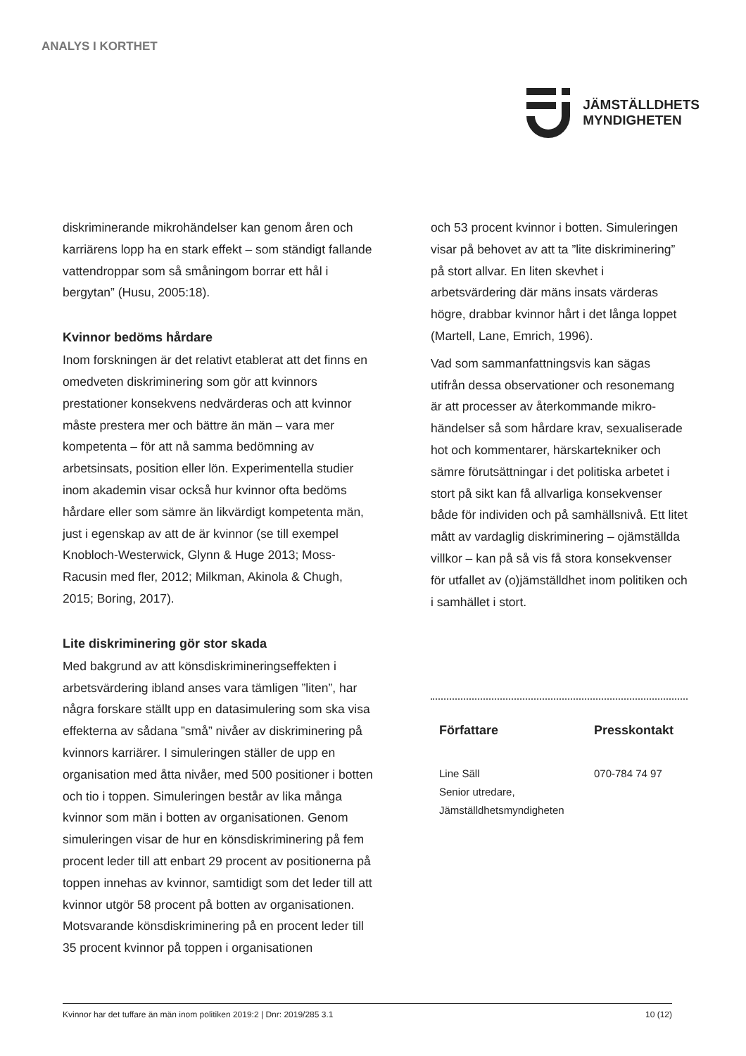ANALYS I KORTHET
JÄMSTÄLLDHETS
MYNDIGHETEN
diskriminerande mikrohändelser kan genom åren och karriärens lopp ha en stark effekt – som ständigt fallande vattendroppar som så småningom borrar ett hål i bergytan” (Husu, 2005:18).
Kvinnor bedöms hårdare
Inom forskningen är det relativt etablerat att det finns en omedveten diskriminering som gör att kvinnors prestationer konsekvens nedvärderas och att kvinnor måste prestera mer och bättre än män – vara mer kompetenta – för att nå samma bedömning av arbetsinsats, position eller lön. Experimentella studier inom akademin visar också hur kvinnor ofta bedöms hårdare eller som sämre än likvärdigt kompetenta män, just i egenskap av att de är kvinnor (se till exempel Knobloch-Westerwick, Glynn & Huge 2013; Moss-Racusin med fler, 2012; Milkman, Akinola & Chugh, 2015; Boring, 2017).
Lite diskriminering gör stor skada
Med bakgrund av att könsdiskrimineringseffekten i arbetsvärdering ibland anses vara tämligen ”liten”, har några forskare ställt upp en datasimulering som ska visa effekterna av sådana ”små” nivåer av diskriminering på kvinnors karriärer. I simuleringen ställer de upp en organisation med åtta nivåer, med 500 positioner i botten och tio i toppen. Simuleringen består av lika många kvinnor som män i botten av organisationen. Genom simuleringen visar de hur en könsdiskriminering på fem procent leder till att enbart 29 procent av positionerna på toppen innehas av kvinnor, samtidigt som det leder till att kvinnor utgör 58 procent på botten av organisationen. Motsvarande könsdiskriminering på en procent leder till 35 procent kvinnor på toppen i organisationen
och 53 procent kvinnor i botten. Simuleringen visar på behovet av att ta ”lite diskriminering” på stort allvar. En liten skevhet i arbetsvärdering där mäns insats värderas högre, drabbar kvinnor hårt i det långa loppet (Martell, Lane, Emrich, 1996).
Vad som sammanfattningsvis kan sägas utifrån dessa observationer och resonemang är att processer av återkommande mikro-händelser så som hårdare krav, sexualiserade hot och kommentarer, härskartekniker och sämre förutsättningar i det politiska arbetet i stort på sikt kan få allvarliga konsekvenser både för individen och på samhällsnivå. Ett litet mått av vardaglig diskriminering – ojämställda villkor – kan på så vis få stora konsekvenser för utfallet av (o)jämställdhet inom politiken och i samhället i stort.
Författare
Line Säll
Senior utredare,
Jämställdhetsmyndigheten
Presskontakt
070-784 74 97
Kvinnor har det tuffare än män inom politiken 2019:2 | Dnr: 2019/285 3.1 10 (12)